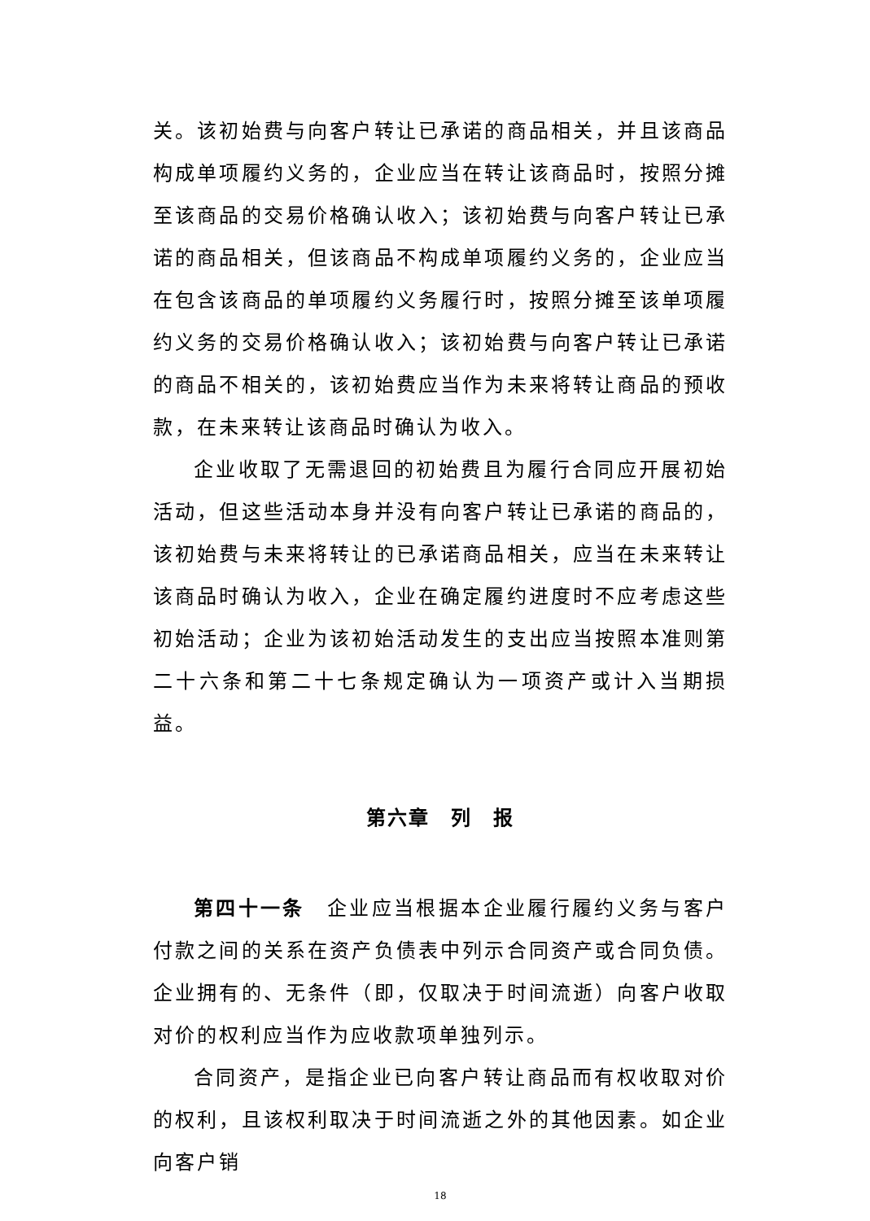关。该初始费与向客户转让已承诺的商品相关，并且该商品构成单项履约义务的，企业应当在转让该商品时，按照分摊至该商品的交易价格确认收入；该初始费与向客户转让已承诺的商品相关，但该商品不构成单项履约义务的，企业应当在包含该商品的单项履约义务履行时，按照分摊至该单项履约义务的交易价格确认收入；该初始费与向客户转让已承诺的商品不相关的，该初始费应当作为未来将转让商品的预收款，在未来转让该商品时确认为收入。
企业收取了无需退回的初始费且为履行合同应开展初始活动，但这些活动本身并没有向客户转让已承诺的商品的，该初始费与未来将转让的已承诺商品相关，应当在未来转让该商品时确认为收入，企业在确定履约进度时不应考虑这些初始活动；企业为该初始活动发生的支出应当按照本准则第二十六条和第二十七条规定确认为一项资产或计入当期损益。
第六章　列　报
第四十一条　企业应当根据本企业履行履约义务与客户付款之间的关系在资产负债表中列示合同资产或合同负债。企业拥有的、无条件（即，仅取决于时间流逝）向客户收取对价的权利应当作为应收款项单独列示。
合同资产，是指企业已向客户转让商品而有权收取对价的权利，且该权利取决于时间流逝之外的其他因素。如企业向客户销
18